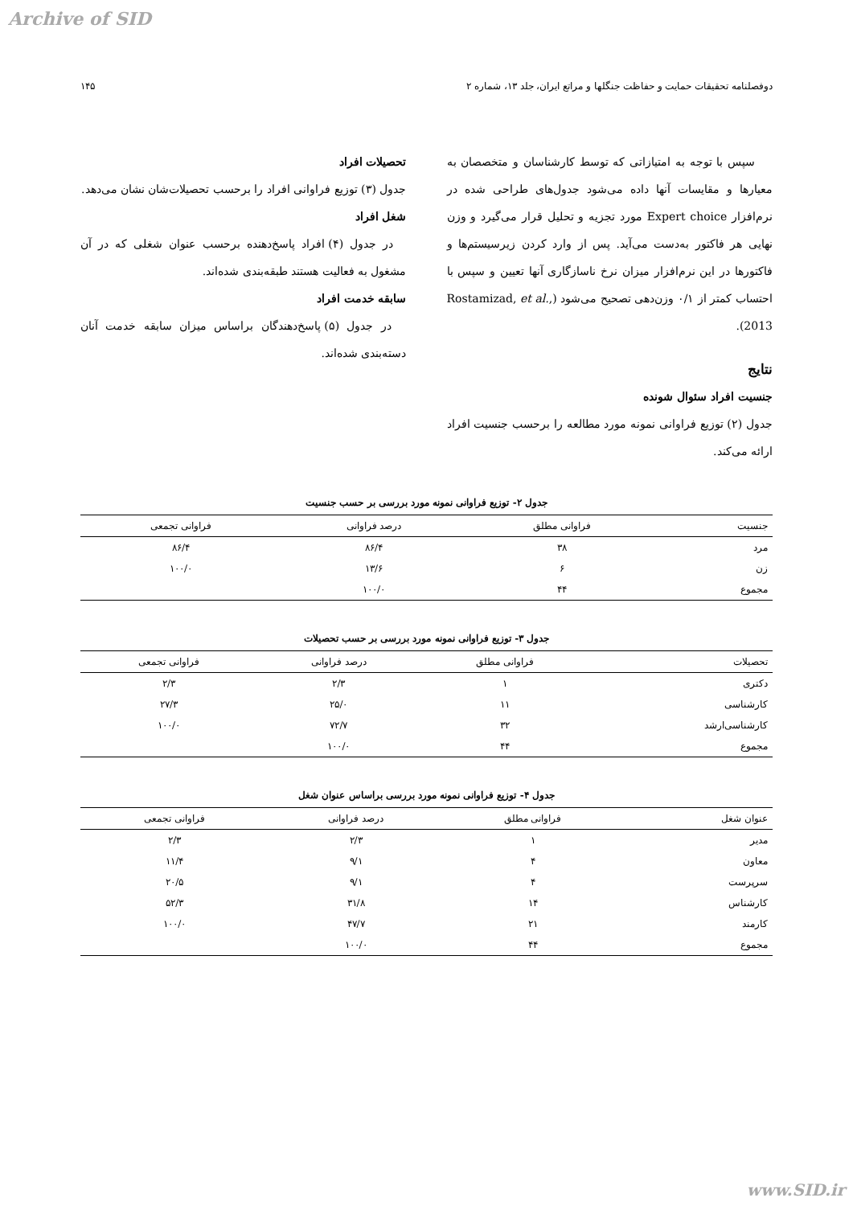Archive of SID
دوفصلنامه تحقیقات حمایت و حفاظت جنگلها و مراتع ایران، جلد ۱۳، شماره ۲ ۱۴۵
سپس با توجه به امتیازاتی که توسط کارشناسان و متخصصان به معیارها و مقایسات آنها داده می‌شود جدول‌های طراحی شده در نرم‌افزار Expert choice مورد تجزیه و تحلیل قرار می‌گیرد و وزن نهایی هر فاکتور به‌دست می‌آید. پس از وارد کردن زیرسیستم‌ها و فاکتورها در این نرم‌افزار میزان نرخ ناسازگاری آنها تعیین و سپس با احتساب کمتر از ۰/۱ وزن‌دهی تصحیح می‌شود (Rostamizad, et al., 2013).
نتایج
جنسیت افراد سئوال شونده
جدول (۲) توزیع فراوانی نمونه مورد مطالعه را برحسب جنسیت افراد ارائه می‌کند.
تحصیلات افراد
جدول (۳) توزیع فراوانی افراد را برحسب تحصیلات‌شان نشان می‌دهد.
شغل افراد
در جدول (۴) افراد پاسخ‌دهنده برحسب عنوان شغلی که در آن مشغول به فعالیت هستند طبقه‌بندی شده‌اند.
سابقه خدمت افراد
در جدول (۵) پاسخ‌دهندگان براساس میزان سابقه خدمت آنان دسته‌بندی شده‌اند.
جدول ۲- توزیع فراوانی نمونه مورد بررسی بر حسب جنسیت
| جنسیت | فراوانی مطلق | درصد فراوانی | فراوانی تجمعی |
| --- | --- | --- | --- |
| مرد | ۳۸ | ۸۶/۴ | ۸۶/۴ |
| زن | ۶ | ۱۳/۶ | ۱۰۰/۰ |
| مجموع | ۴۴ | ۱۰۰/۰ | |
جدول ۳- توزیع فراوانی نمونه مورد بررسی بر حسب تحصیلات
| تحصیلات | فراوانی مطلق | درصد فراوانی | فراوانی تجمعی |
| --- | --- | --- | --- |
| دکتری | ۱ | ۲/۳ | ۲/۳ |
| کارشناسی | ۱۱ | ۲۵/۰ | ۲۷/۳ |
| کارشناسی‌ارشد | ۳۲ | ۷۲/۷ | ۱۰۰/۰ |
| مجموع | ۴۴ | ۱۰۰/۰ | |
جدول ۴- توزیع فراوانی نمونه مورد بررسی براساس عنوان شغل
| عنوان شغل | فراوانی مطلق | درصد فراوانی | فراوانی تجمعی |
| --- | --- | --- | --- |
| مدیر | ۱ | ۲/۳ | ۲/۳ |
| معاون | ۴ | ۹/۱ | ۱۱/۴ |
| سرپرست | ۴ | ۹/۱ | ۲۰/۵ |
| کارشناس | ۱۴ | ۳۱/۸ | ۵۲/۳ |
| کارمند | ۲۱ | ۴۷/۷ | ۱۰۰/۰ |
| مجموع | ۴۴ | ۱۰۰/۰ | |
www.SID.ir